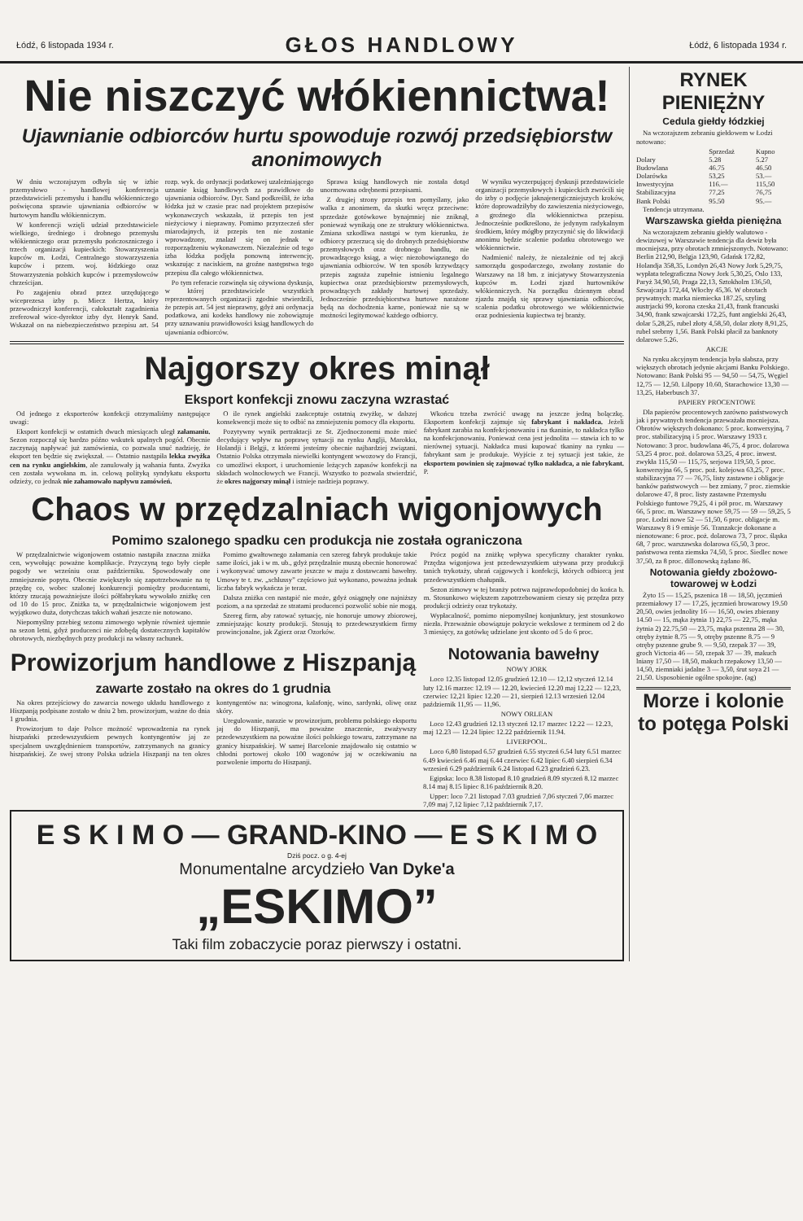Łódź, 6 listopada 1934 r. GŁOS HANDLOWY Łódź, 6 listopada 1934 r.
Nie niszczyć włókiennictwa!
Ujawnianie odbiorców hurtu spowoduje rozwój przedsiębiorstw anonimowych
W dniu wczorajszym odbyła się w izbie przemysłowo - handlowej konferencja przedstawicieli przemysłu i handlu włókienniczego poświęcona sprawie ujawniania odbiorców w hurtowym handlu włókienniczym.
W konferencji wzięli udział przedstawiciele wielkiego, średniego i drobnego przemysłu włókienniczego oraz przemysłu pończoszniczego i trzech organizacji kupieckich: Stowarzyszenia kupców m. Łodzi, Centralnego stowarzyszenia kupców i przem. woj. łódzkiego oraz Stowarzyszenia polskich kupców i przemysłowców chrześcijan.
Po zagajeniu obrad przez urzędującego wiceprezesa izby p. Miecz Hertza, który przewodniczył konferencji, całokształt zagadnienia zreferował wice-dyrektor izby dyr. Henryk Sand. Wskazał on na niebezpieczeństwo przepisu art. 54 rozp. wyk. do ordynacji podatkowej uzależniającego uznanie ksiąg handlowych za prawidłowe do ujawniania odbiorców. Dyr. Sand podkreślił, że izba łódzka już w czasie prac nad projektem przepisów wykonawczych wskazała, iż przepis ten jest nieżyciowy i nieprawny. Pomimo przyrzeczeń sfer miarodajnych, iż przepis ten nie zostanie wprowadzony, znalazł się on jednak w rozporządzeniu wykonawczem. Niezależnie od tego izba łódzka podjęła ponowną interwencję, wskazując z naciskiem, na groźne następstwa tego przepisu dla całego włókiennictwa.
Po tym referacie rozwinęła się ożywiona dyskusja, w której przedstawiciele wszystkich reprezentowanych organizacji zgodnie stwierdzili, że przepis art. 54 jest nieprawny, gdyż ani ordynacja podatkowa, ani kodeks handlowy nie zobowiązuje przy uznawaniu prawidłowości ksiąg handlowych do ujawniania odbiorców.
Sprawa ksiąg handlowych nie została dotąd unormowana odrębnemi przepisami.
Z drugiej strony przepis ten pomyślany, jako walka z anonimem, da skutki wręcz przeciwne: sprzedaże gotówkowe bynajmniej nie zniknął, ponieważ wynikają one ze struktury włókiennictwa. Zmiana szkodliwa nastąpi w tym kierunku, że odbiorcy przerzucą się do drobnych przedsiębiorstw przemysłowych oraz drobnego handlu, nie prowadzącego ksiąg, a więc niezobowiązanego do ujawniania odbiorców. W ten sposób krzywdzący przepis zagraża zupełnie istnieniu legalnego kupiectwa oraz przedsiębiorstw przemysłowych, prowadzących zakłady hurtowej sprzedaży. Jednocześnie przedsiębiorstwa hurtowe narażone będą na dochodzenia karne, ponieważ nie są w możności legitymować każdego odbiorcy.
W wyniku wyczerpującej dyskusji przedstawiciele organizacji przemysłowych i kupieckich zwrócili się do izby o podjęcie jaknajenergiczniejszych kroków, które doprowadziłyby do zawieszenia nieżyciowego, a groźnego dla włókiennictwa przepisu. Jednocześnie podkreślono, że jedynym radykalnym środkiem, który mógłby przyczynić się do likwidacji anonimu będzie scalenie podatku obrotowego we włókiennictwie.
Nadmienić należy, że niezależnie od tej akcji samorządu gospodarczego, zwołany zostanie do Warszawy na 18 bm. z inicjatywy Stowarzyszenia kupców m. Łodzi zjazd hurtowników włókienniczych. Na porządku dziennym obrad zjazdu znajdą się sprawy ujawniania odbiorców, scalenia podatku obrotowego we włókiennictwie oraz podniesienia kupiectwa tej branży.
Najgorszy okres minął
Eksport konfekcji znowu zaczyna wzrastać
Od jednego z eksporterów konfekcji otrzymaliśmy następujące uwagi:
Eksport konfekcji w ostatnich dwuch miesiącach uległ załamaniu. Sezon rozpoczął się bardzo późno wskutek upalnych pogód. Obecnie zaczynają napływać już zamówienia, co pozwala snuć nadzieję, że eksport ten będzie się zwiększał. — Ostatnio nastąpiła lekka zwyżka cen na rynku angielskim, ale zanulowały ją wahania funta. Zwyżka cen została wywołana m. in. celową polityką syndykatu eksportu odzieży, co jednak nie zahamowało napływu zamówień.
O ile rynek angielski zaakceptuje ostatnią zwyżkę, w dalszej konsekwencji może się to odbić na zmniejszeniu pomocy dla eksportu.
Pozytywny wynik pertraktacji ze St. Zjednoczonemi może mieć decydujący wpływ na poprawę sytuacji na rynku Anglji, Marokka, Holandji i Belgji, z któremi jesteśmy obecnie najbardziej związani. Ostatnio Polska otrzymała niewielki kontyngent wwozowy do Francji, co umożliwi eksport, i uruchomienie leżących zapasów konfekcji na składach wolnocłowych we Francji. Wszystko to pozwala stwierdzić, że okres najgorszy minął i istnieje nadzieja poprawy.
Wkońcu trzeba zwrócić uwagę na jeszcze jedną bolączkę. Eksportem konfekcji zajmuje się fabrykant i nakładca. Jeżeli fabrykant zarabia na konfekcjonowaniu i na tkaninie, to nakładca tylko na konfekcjonowaniu. Ponieważ cena jest jednolita — stawia ich to w nierównej sytuacji. Nakładca musi kupować tkaniny na rynku — fabrykant sam je produkuje. Wyjście z tej sytuacji jest takie, że eksportem powinien się zajmować tylko nakładca, a nie fabrykant. P.
Chaos w przędzalniach wigonjowych
Pomimo szalonego spadku cen produkcja nie została ograniczona
W przędzalnictwie wigonjowem ostatnio nastąpiła znaczna zniżka cen, wywołując poważne komplikacje. Przyczyną tego były ciepłe pogody we wrześniu oraz październiku. Spowodowały one zmniejszenie popytu. Obecnie zwiększyło się zapotrzebowanie na tę przędzę co, wobec szalonej konkurencji pomiędzy producentami, którzy rzucają poważniejsze ilości półfabrykatu wywołało zniżkę cen od 10 do 15 proc. Zniżka ta, w przędzalnictwie wigonjowem jest wyjątkowo duża, dotychczas takich wahań jeszcze nie notowano.
Niepomyślny przebieg sezonu zimowego wpłynie również ujemnie na sezon letni, gdyż producenci nie zdobędą dostatecznych kapitałów obrotowych, niezbędnych przy produkcji na własny rachunek.
Pomimo gwałtownego załamania cen szereg fabryk produkuje takie same ilości, jak i w m. ub., gdyż przędzalnie muszą obecnie honorować i wykonywać umowy zawarte jeszcze w maju z dostawcami bawełny. Umowy te t. zw. „schlussy” częściowo już wykonano, poważna jednak liczba fabryk wykańcza je teraz.
Dalsza zniżka cen nastąpić nie może, gdyż osiągnęły one najniższy poziom, a na sprzedaż ze stratami producenci pozwolić sobie nie mogą.
Szereg firm, aby ratować sytuację, nie honoruje umowy zbiorowej, zmniejszając koszty produkcji. Stosują to przedewszystkiem firmy prowincjonalne, jak Zgierz oraz Ozorków.
Prócz pogód na zniżkę wpływa specyficzny charakter rynku. Przędza wigonjowa jest przedewszystkiem używana przy produkcji tanich trykotaży, ubrań cajgowych i konfekcji, których odbiorcą jest przedewszystkiem chałupnik.
Sezon zimowy w tej branży potrwa najprawdopodobniej do końca b. m. Stosunkowo większem zapotrzebowaniem cieszy się przędza przy produkcji odzieży oraz trykotaży.
Wypłacalność, pomimo niepomyślnej konjunktury, jest stosunkowo niezła. Przeważnie obowiązuje pokrycie wekslowe z terminem od 2 do 3 miesięcy, za gotówkę udzielane jest skonto od 5 do 6 proc.
Prowizorjum handlowe z Hiszpanją
zawarte zostało na okres do 1 grudnia
Na okres przejściowy do zawarcia nowego układu handlowego z Hiszpanją podpisane zostało w dniu 2 bm. prowizorjum, ważne do dnia 1 grudnia.
Prowizorjum to daje Polsce możność wprowadzenia na rynek hiszpański przedewszystkiem pewnych kontyngentów jaj ze specjalnem uwzględnieniem transportów, zatrzymanych na granicy hiszpańskiej. Ze swej strony Polska udziela Hiszpanji na ten okres kontyngentów na: winogrona, kalafonję, wino, sardynki, oliwę oraz skóry.
Uregulowanie, narazie w prowizorjum, problemu polskiego eksportu jaj do Hiszpanji, ma poważne znaczenie, zważywszy przedewszystkiem na poważne ilości polskiego towaru, zatrzymane na granicy hiszpańskiej. W samej Barcelonie znajdowało się ostatnio w chłodni portowej około 100 wagonów jaj w oczekiwaniu na pozwolenie importu do Hiszpanji.
Notowania bawełny
NOWY JORK
Loco 12.35 listopad 12.05 grudzień 12.10 — 12,12 styczeń 12.14 luty 12.16 marzec 12.19 — 12.20, kwiecień 12.20 maj 12,22 — 12,23, czerwiec 12,21 lipiec 12.20 — 21, sierpień 12.13 wrzesień 12.04 październik 11,95 — 11,96.
NOWY ORLEAN
Loco 12.43 grudzień 12.13 styczeń 12.17 marzec 12.22 — 12.23, maj 12.23 — 12.24 lipiec 12.22 październik 11.94.
LIVERPOOL.
Loco 6,80 listopad 6.57 grudzień 6.55 styczeń 6.54 luty 6.51 marzec 6.49 kwiecień 6.46 maj 6.44 czerwiec 6.42 lipiec 6.40 sierpień 6.34 wrzesień 6.29 październik 6.24 listopad 6.23 grudzień 6.23.
Egipska: loco 8.38 listopad 8.10 grudzień 8.09 styczeń 8.12 marzec 8.14 maj 8.15 lipiec 8.16 październik 8.20.
Upper: loco 7.21 listopad 7.03 grudzień 7,06 styczeń 7,06 marzec 7,09 maj 7,12 lipiec 7,12 październik 7,17.
E S K I M O — GRAND-KINO — E S K I M O
Dziś pocz. o g. 4-ej
Monumentalne arcydzieło Van Dyke'a
„ESKIMO”
Taki film zobaczycie poraz pierwszy i ostatni.
RYNEK PIENIĘŻNY
Cedula giełdy łódzkiej
Na wczorajszem zebraniu giełdowem w Łodzi notowano:
| | Sprzedaż | Kupno |
| --- | --- | --- |
| Dolary | 5.28 | 5.27 |
| Budowlana | 46.75 | 46.50 |
| Dolarówka | 53,25 | 53.— |
| Inwestycyjna | 116.— | 115,50 |
| Stabilizacyjna | 77,25 | 76,75 |
| Bank Polski | 95.50 | 95.— |
Tendencja utrzymana.
Warszawska giełda pieniężna
Na wczorajszem zebraniu giełdy walutowo - dewizowej w Warszawie tendencja dla dewiz była mocniejsza, przy obrotach zmniejszonych. Notowano: Berlin 212,90, Belgja 123,90, Gdańsk 172,82, Holandja 358,35, Londyn 26,43 Nowy Jork 5,29,75, wypłata telegraficzna Nowy Jork 5,30,25, Oslo 133, Paryż 34,90,50, Praga 22,13, Sztokholm 136,50, Szwajcarja 172,44, Włochy 45,36. W obrotach prywatnych: marka niemiecka 187.25, szyling austrjacki 99, korona czeska 21,43, frank francuski 34,90, frank szwajcarski 172,25, funt angielski 26,43, dolar 5,28,25, rubel złoty 4,58,50, dolar złoty 8,91,25, rubel srebrny 1,56. Bank Polski płacił za banknoty dolarowe 5.26.
AKCJE
Na rynku akcyjnym tendencja była słabsza, przy większych obrotach jedynie akcjami Banku Polskiego. Notowano: Bank Polski 95 — 94,50 — 54,75, Węgiel 12,75 — 12,50. Lilpopy 10.60, Starachowice 13,30 — 13,25, Haberbusch 37.
PAPIERY PROCENTOWE
Dla papierów procentowych zarówno państwowych jak i prywatnych tendencja przeważała mocniejsza. Obrotów większych dokonano: 5 proc. konwersyjną, 7 proc. stabilizacyjną i 5 proc. Warszawy 1933 r. Notowano: 3 proc. budowlana 46,75, 4 proc. dolarowa 53,25 4 proc. poż. dolarowa 53,25, 4 proc. inwest. zwykła 115,50 — 115,75, serjowa 119,50, 5 proc. konwersyjna 66, 5 proc. poż. kolejowa 63,25, 7 proc. stabilizacyjna 77 — 76,75, listy zastawne i obligacje banków państwowych — bez zmiany, 7 proc. ziemskie dolarowe 47, 8 proc. listy zastawne Przemysłu Polskiego funtowe 79,25, 4 i pół proc. m. Warszawy 66, 5 proc. m. Warszawy nowe 59,75 — 59 — 59,25, 5 proc. Łodzi nowe 52 — 51,50, 6 proc. obligacje m. Warszawy 8 i 9 emisje 56. Tranzakcje dokonane a nienotowane: 6 proc. poż. dolarowa 73, 7 proc. śląska 68, 7 proc. warszawska dolarowa 65,50, 3 proc. państwowa renta ziemska 74,50, 5 proc. Siedlec nowe 37,50, za 8 proc. dillonowską żądano 86.
Notowania giełdy zbożowo-towarowej w Łodzi
Żyto 15 — 15,25, pszenica 18 — 18,50, jęczmień przemiałowy 17 — 17,25, jęczmień browarowy 19.50 20,50, owies jednolity 16 — 16,50, owies zbierany 14.50 — 15, mąka żytnia 1) 22,75 — 22,75, mąka żytnia 2) 22.75,50 — 23,75, mąka pszenna 28 — 30, otręby żytnie 8.75 — 9, otręby pszenne 8.75 — 9 otręby pszenne grube 9. — 9,50, rzepak 37 — 39, groch Victoria 46 — 50, rzepak 37 — 39, makuch lniany 17,50 — 18,50, makuch rzepakowy 13,50 — 14,50, ziemniaki jadalne 3 — 3,50, śrut soya 21 — 21,50. Usposobienie ogólne spokojne. (ag)
Morze i kolonie to potęga Polski